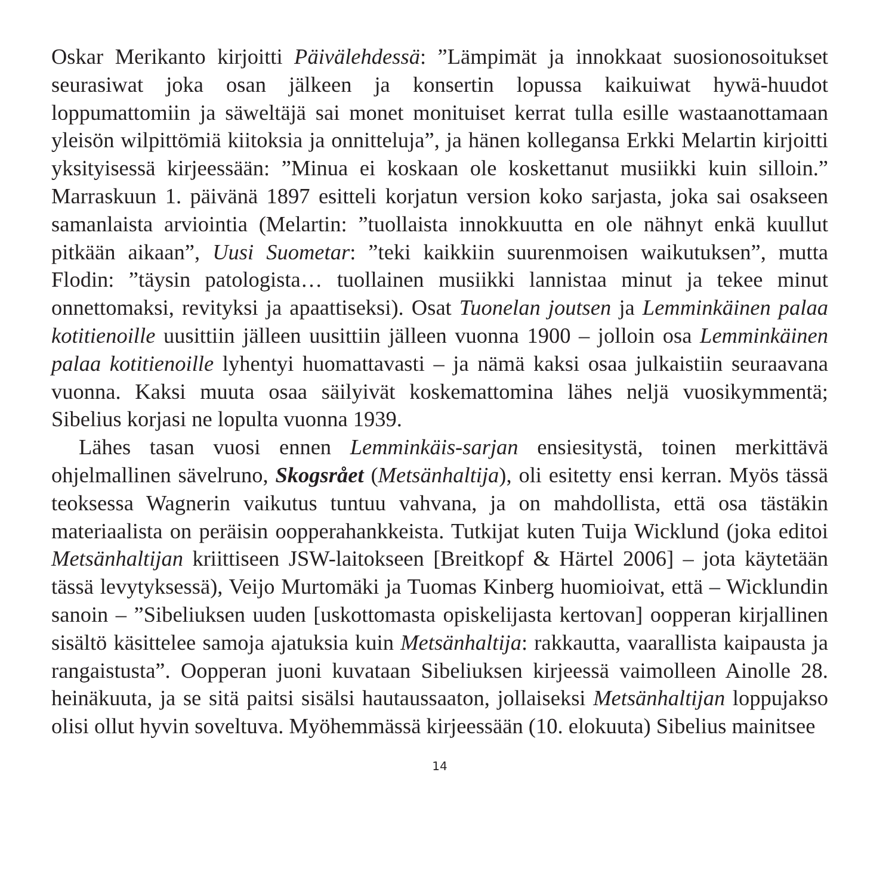Oskar Merikanto kirjoitti Päivälehdessä: ”Lämpimät ja innokkaat suosionosoitukset seurasiwat joka osan jälkeen ja konsertin lopussa kaikuiwat hywä-huudot loppumattomiin ja säweltäjä sai monet monituiset kerrat tulla esille wastaanottamaan yleisön wilpittömiä kiitoksia ja onnitteluja”, ja hänen kollegansa Erkki Melartin kirjoitti yksityisessä kirjeessään: ”Minua ei koskaan ole koskettanut musiikki kuin silloin.” Marraskuun 1. päivänä 1897 esitteli korjatun version koko sarjasta, joka sai osakseen samanlaista arviointia (Melartin: ”tuollaista innokkuutta en ole nähnyt enkä kuullut pitkään aikaan”, Uusi Suometar: ”teki kaikkiin suurenmoisen waikutuksen”, mutta Flodin: ”täysin patologista… tuollainen musiikki lannistaa minut ja tekee minut onnettomaksi, revityksi ja apaattiseksi). Osat Tuonelan joutsen ja Lemminkäinen palaa kotitienoille uusittiin jälleen uusittiin jälleen vuonna 1900 – jolloin osa Lemminkäinen palaa kotitienoille lyhentyi huomattavasti – ja nämä kaksi osaa julkaistiin seuraavana vuonna. Kaksi muuta osaa säilyivät koskemattomina lähes neljä vuosikymmentä; Sibelius korjasi ne lopulta vuonna 1939.
Lähes tasan vuosi ennen Lemminkäis-sarjan ensiesitystä, toinen merkittävä ohjelmallinen sävelruno, Skogsrået (Metsänhaltija), oli esitetty ensi kerran. Myös tässä teoksessa Wagnerin vaikutus tuntuu vahvana, ja on mahdollista, että osa tästäkin materiaalista on peräisin oopperahankkeista. Tutkijat kuten Tuija Wicklund (joka editoi Metsänhaltijan kriittiseen JSW-laitokseen [Breitkopf & Härtel 2006] – jota käytetään tässä levytyksessä), Veijo Murtomäki ja Tuomas Kinberg huomioivat, että – Wicklundin sanoin – ”Sibeliuksen uuden [uskottomasta opiskelijasta kertovan] oopperan kirjallinen sisältö käsittelee samoja ajatuksia kuin Metsänhaltija: rakkautta, vaarallista kaipausta ja rangaistusta”. Oopperan juoni kuvataan Sibeliuksen kirjeessä vaimolleen Ainolle 28. heinäkuuta, ja se sitä paitsi sisälsi hautaussaaton, jollaiseksi Metsänhaltijan loppujakso olisi ollut hyvin soveltuva. Myöhemmässä kirjeessään (10. elokuuta) Sibelius mainitsee
14